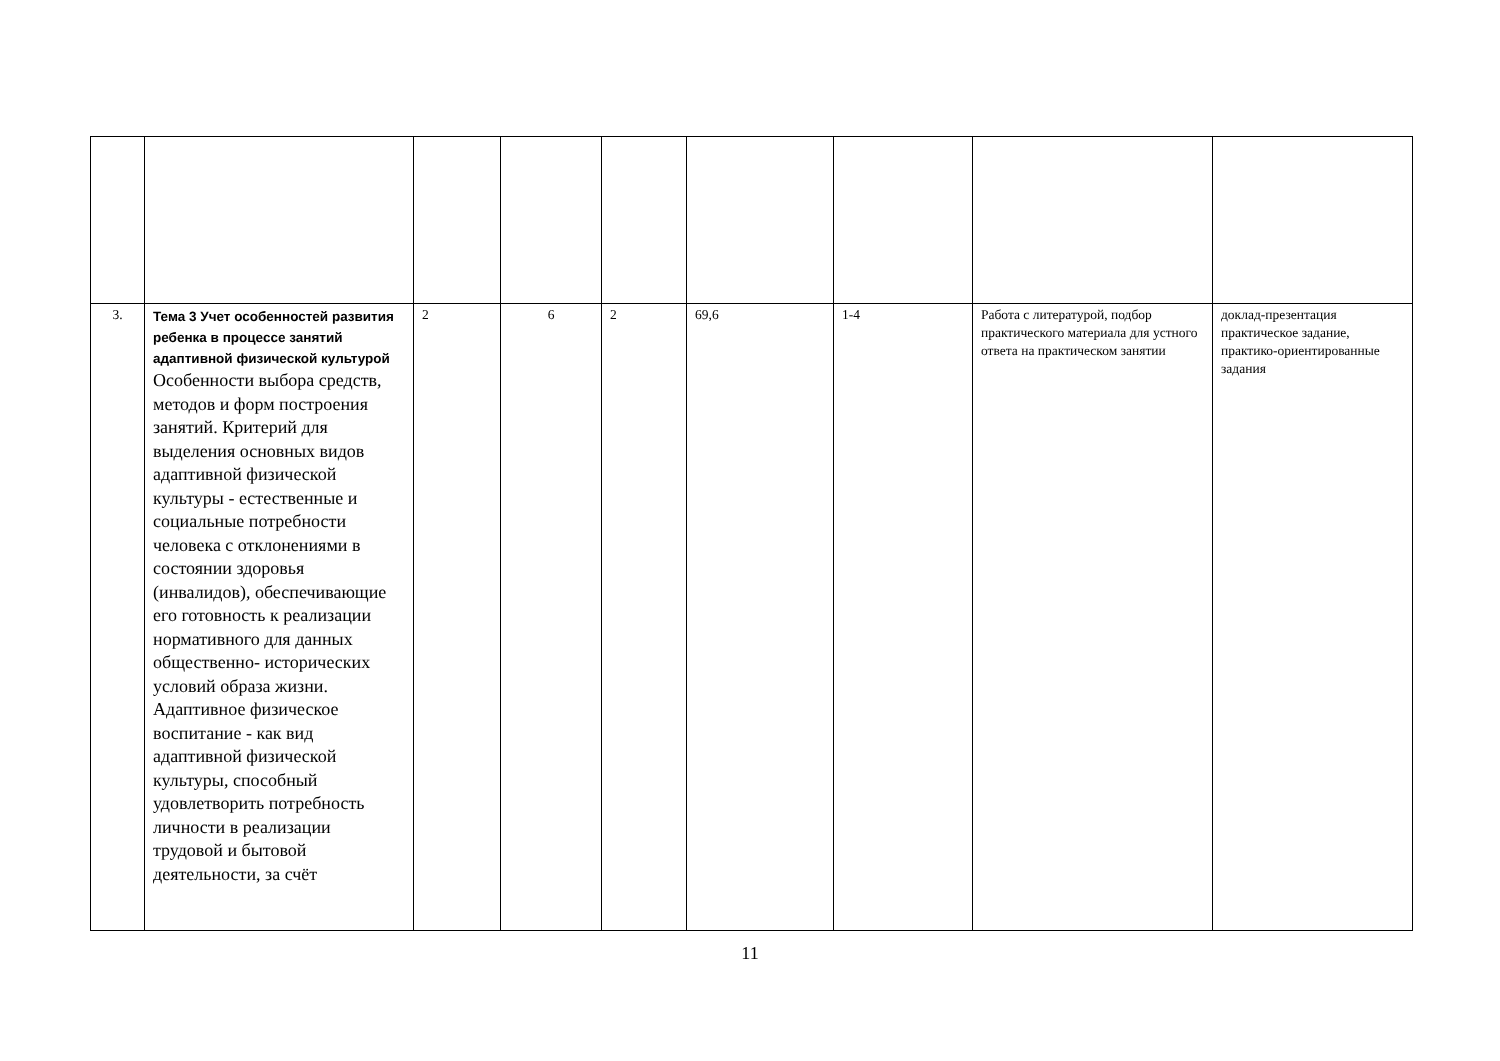| 3. | Тема 3 Учет особенностей развития ребенка в процессе занятий адаптивной физической культурой Особенности выбора средств, методов и форм построения занятий. Критерий для выделения основных видов адаптивной физической культуры - естественные и социальные потребности человека с отклонениями в состоянии здоровья (инвалидов), обеспечивающие его готовность к реализации нормативного для данных общественно- исторических условий образа жизни. Адаптивное физическое воспитание - как вид адаптивной физической культуры, способный удовлетворить потребность личности в реализации трудовой и бытовой деятельности, за счёт | 2 | 6 | 2 | 69,6 | 1-4 | Работа с литературой, подбор практического материала для устного ответа на практическом занятии | доклад-презентация практическое задание, практико-ориентированные задания |
11